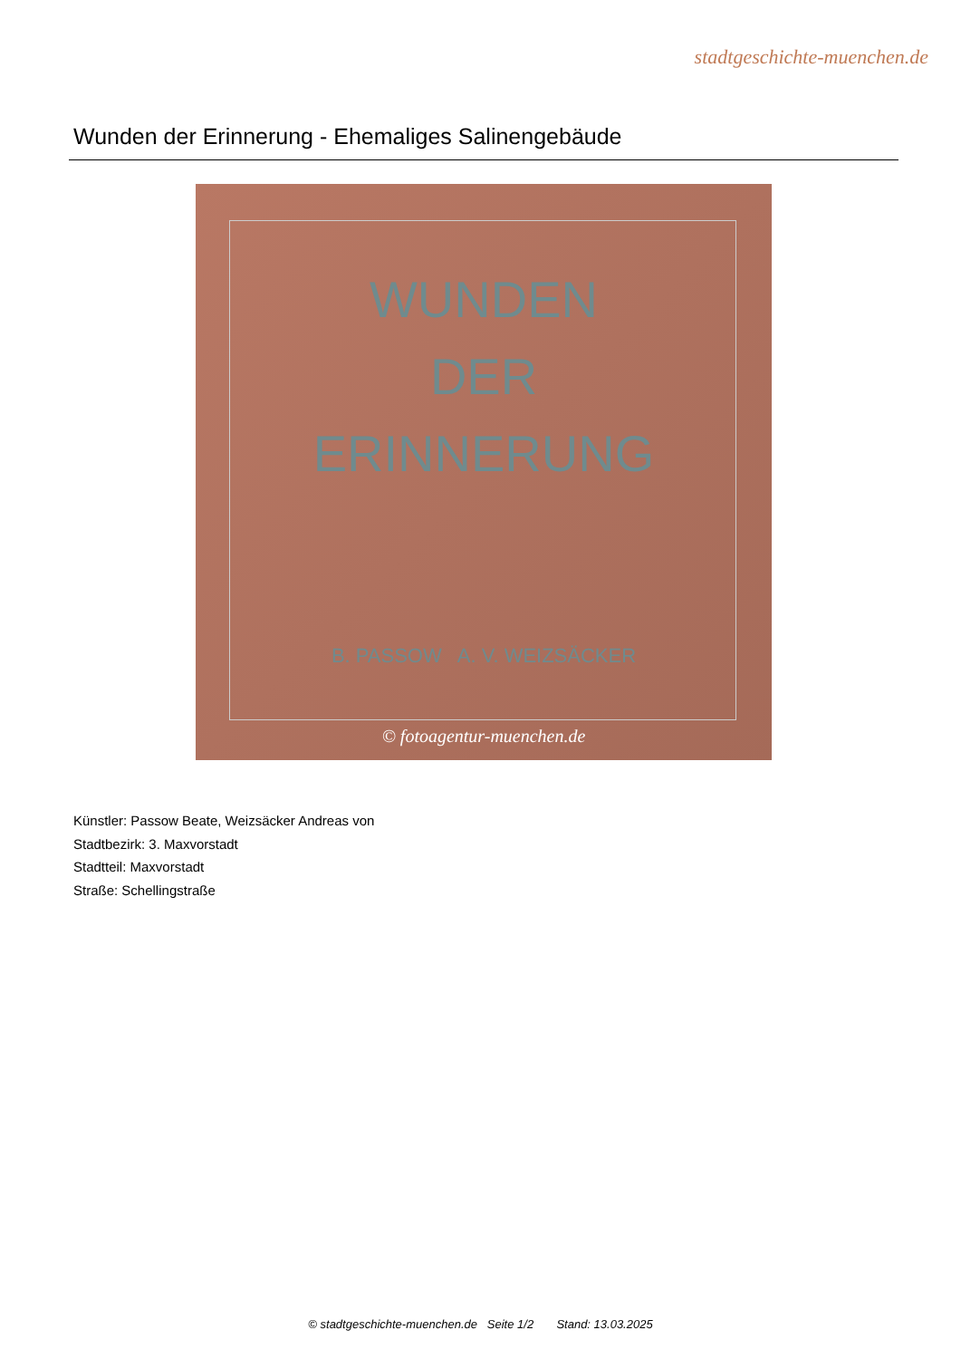stadtgeschichte-muenchen.de
Wunden der Erinnerung - Ehemaliges Salinengebäude
WUNDEN
DER
ERINNERUNG
B. PASSOW A. V. WEIZSÄCKER
© fotoagentur-muenchen.de
Künstler: Passow Beate, Weizsäcker Andreas von
Stadtbezirk: 3. Maxvorstadt
Stadtteil: Maxvorstadt
Straße: Schellingstraße
© stadtgeschichte-muenchen.de Seite 1/2 Stand: 13.03.2025